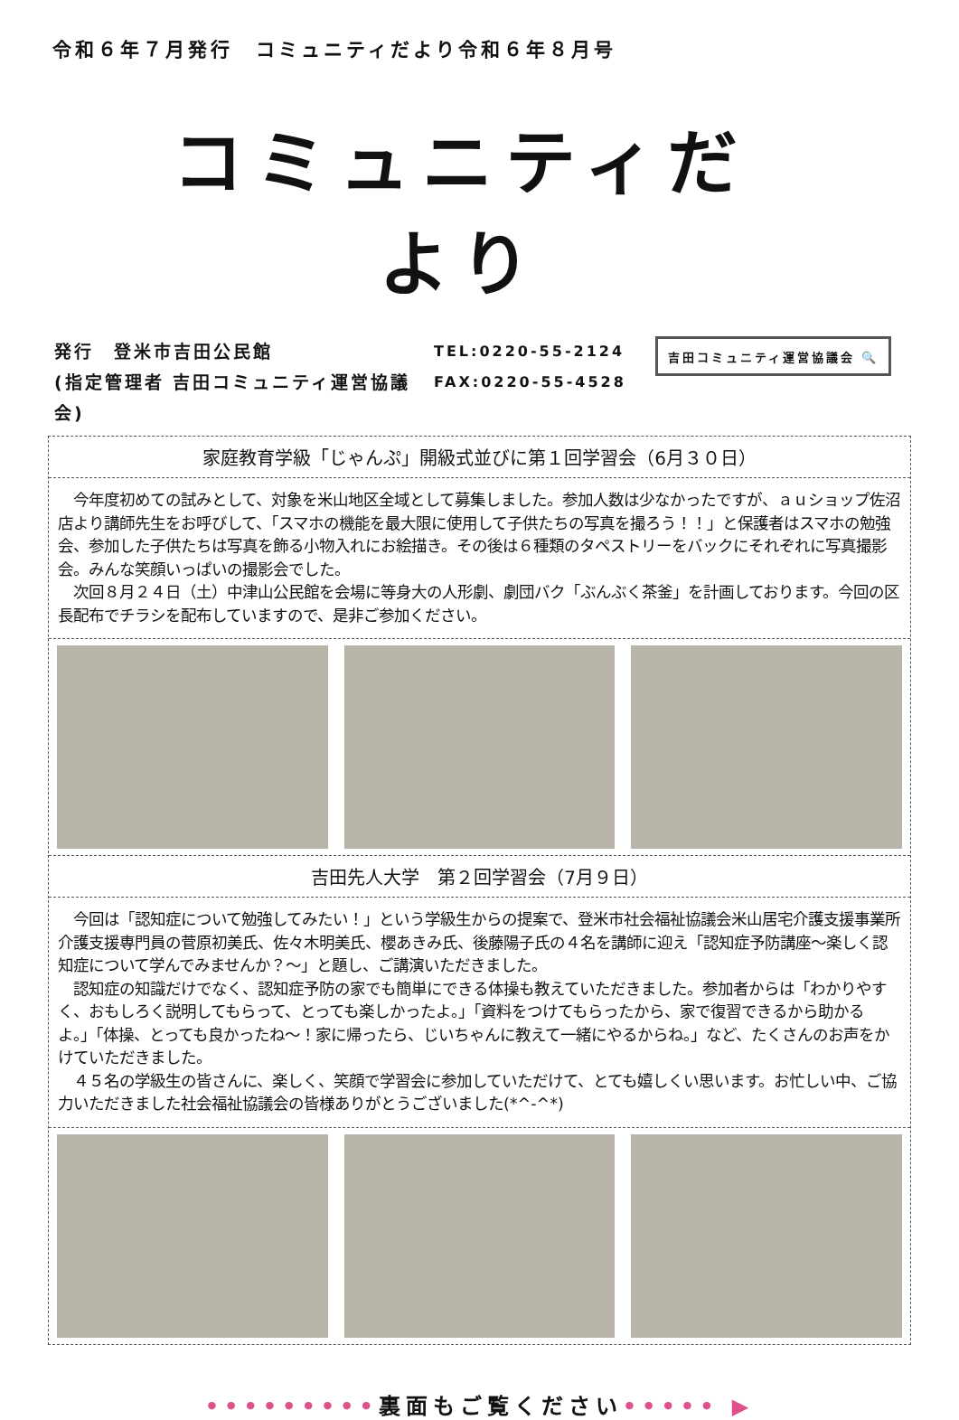令和６年７月発行　コミュニティだより令和６年８月号
コミュニティだより
発行　登米市吉田公民館
(指定管理者 吉田コミュニティ運営協議会)
TEL:0220-55-2124
FAX:0220-55-4528
吉田コミュニティ運営協議会 🔍
家庭教育学級「じゃんぷ」開級式並びに第１回学習会（6月３０日）
　今年度初めての試みとして、対象を米山地区全域として募集しました。参加人数は少なかったですが、ａｕショップ佐沼店より講師先生をお呼びして、「スマホの機能を最大限に使用して子供たちの写真を撮ろう！！」と保護者はスマホの勉強会、参加した子供たちは写真を飾る小物入れにお絵描き。その後は６種類のタペストリーをバックにそれぞれに写真撮影会。みんな笑顔いっぱいの撮影会でした。
　次回８月２４日（土）中津山公民館を会場に等身大の人形劇、劇団バク「ぶんぶく茶釜」を計画しております。今回の区長配布でチラシを配布していますので、是非ご参加ください。
吉田先人大学　第２回学習会（7月９日）
　今回は「認知症について勉強してみたい！」という学級生からの提案で、登米市社会福祉協議会米山居宅介護支援事業所介護支援専門員の菅原初美氏、佐々木明美氏、櫻あきみ氏、後藤陽子氏の４名を講師に迎え「認知症予防講座～楽しく認知症について学んでみませんか？～」と題し、ご講演いただきました。
　認知症の知識だけでなく、認知症予防の家でも簡単にできる体操も教えていただきました。参加者からは「わかりやすく、おもしろく説明してもらって、とっても楽しかったよ。」「資料をつけてもらったから、家で復習できるから助かるよ。」「体操、とっても良かったね～！家に帰ったら、じいちゃんに教えて一緒にやるからね。」など、たくさんのお声をかけていただきました。
　４５名の学級生の皆さんに、楽しく、笑顔で学習会に参加していただけて、とても嬉しくい思います。お忙しい中、ご協力いただきました社会福祉協議会の皆様ありがとうございました(*^-^*)
•••••••••裏面もご覧ください••••• ▶